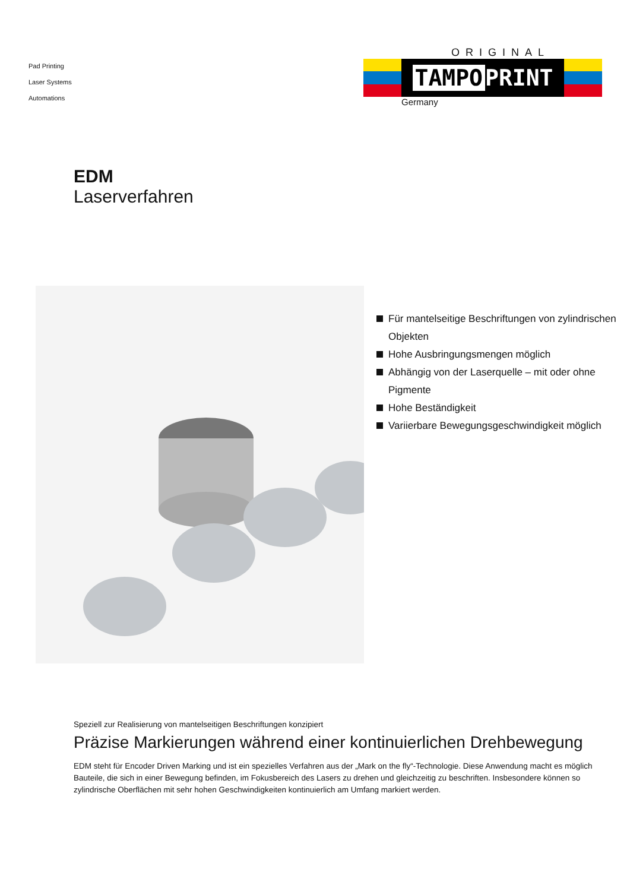Pad Printing
Laser Systems
Automations
ORIGINAL
TAMPO PRINT
Germany
EDM
Laserverfahren
Für mantelseitige Beschriftungen von zylindrischen Objekten
Hohe Ausbringungsmengen möglich
Abhängig von der Laserquelle – mit oder ohne Pigmente
Hohe Beständigkeit
Variierbare Bewegungsgeschwindigkeit möglich
Speziell zur Realisierung von mantelseitigen Beschriftungen konzipiert
Präzise Markierungen während einer kontinuierlichen Drehbewegung
EDM steht für Encoder Driven Marking und ist ein spezielles Verfahren aus der „Mark on the fly“-Technologie. Diese Anwendung macht es möglich Bauteile, die sich in einer Bewegung befinden, im Fokusbereich des Lasers zu drehen und gleichzeitig zu beschriften. Insbesondere können so zylindrische Oberflächen mit sehr hohen Geschwindigkeiten kontinuierlich am Umfang markiert werden.